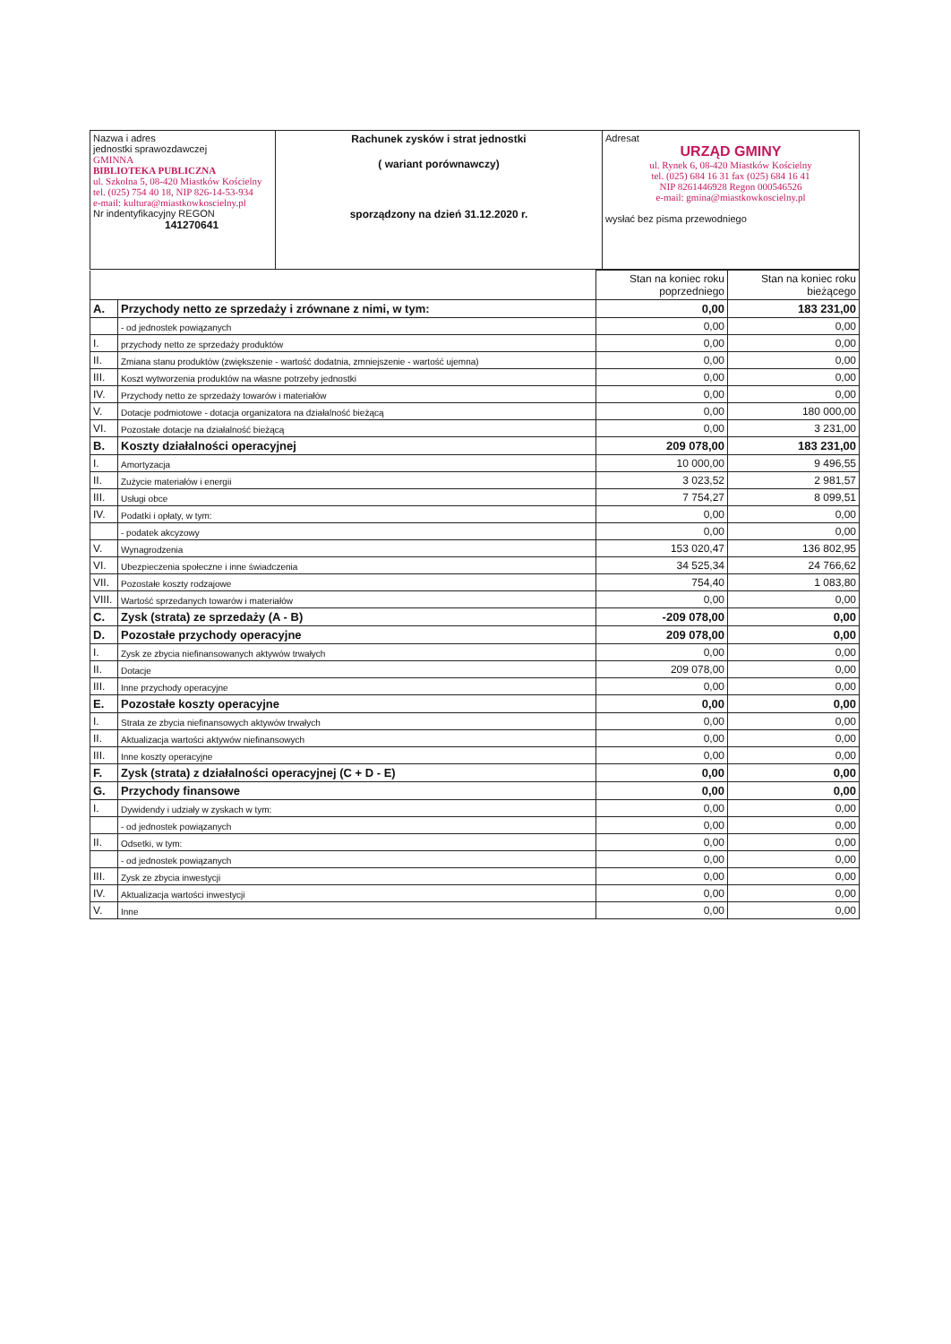| Nazwa i adres jednostki sprawozdawczej GMINNA BIBLIOTEKA PUBLICZNA ul. Szkolna 5, 08-420 Miastków Kościelny tel. (025) 754 40 18, NIP 826-14-53-934 e-mail: kultura@miastkowkoscielny.pl Nr indentyfikacyjny REGON 141270641 | Rachunek zysków i strat jednostki ( wariant porównawczy) sporządzony na dzień 31.12.2020 r. | Adresat URZĄD GMINY ul. Rynek 6, 08-420 Miastków Kościelny tel. (025) 684 16 31 fax (025) 684 16 41 NIP 8261446928 Regon 000546526 e-mail: gmina@miastkowkoscielny.pl wysłać bez pisma przewodniego |
| | | Stan na koniec roku poprzedniego | Stan na koniec roku bieżącego |
| A. | Przychody netto ze sprzedaży i zrównane z nimi, w tym: | 0,00 | 183 231,00 |
| | - od jednostek powiązanych | 0,00 | 0,00 |
| I. | przychody netto ze sprzedaży produktów | 0,00 | 0,00 |
| II. | Zmiana stanu produktów (zwiększenie - wartość dodatnia, zmniejszenie - wartość ujemna) | 0,00 | 0,00 |
| III. | Koszt wytworzenia produktów na własne potrzeby jednostki | 0,00 | 0,00 |
| IV. | Przychody netto ze sprzedaży towarów i materiałów | 0,00 | 0,00 |
| V. | Dotacje podmiotowe - dotacja organizatora na działalność bieżącą | 0,00 | 180 000,00 |
| VI. | Pozostałe dotacje na działalność bieżącą | 0,00 | 3 231,00 |
| B. | Koszty działalności operacyjnej | 209 078,00 | 183 231,00 |
| I. | Amortyzacja | 10 000,00 | 9 496,55 |
| II. | Zużycie materiałów i energii | 3 023,52 | 2 981,57 |
| III. | Usługi obce | 7 754,27 | 8 099,51 |
| IV. | Podatki i opłaty, w tym: | 0,00 | 0,00 |
| | - podatek akcyzowy | 0,00 | 0,00 |
| V. | Wynagrodzenia | 153 020,47 | 136 802,95 |
| VI. | Ubezpieczenia społeczne i inne świadczenia | 34 525,34 | 24 766,62 |
| VII. | Pozostałe koszty rodzajowe | 754,40 | 1 083,80 |
| VIII. | Wartość sprzedanych towarów i materiałów | 0,00 | 0,00 |
| C. | Zysk (strata) ze sprzedaży (A - B) | -209 078,00 | 0,00 |
| D. | Pozostałe przychody operacyjne | 209 078,00 | 0,00 |
| I. | Zysk ze zbycia niefinansowanych aktywów trwałych | 0,00 | 0,00 |
| II. | Dotacje | 209 078,00 | 0,00 |
| III. | Inne przychody operacyjne | 0,00 | 0,00 |
| E. | Pozostałe koszty operacyjne | 0,00 | 0,00 |
| I. | Strata ze zbycia niefinansowych aktywów trwałych | 0,00 | 0,00 |
| II. | Aktualizacja wartości aktywów niefinansowych | 0,00 | 0,00 |
| III. | Inne koszty operacyjne | 0,00 | 0,00 |
| F. | Zysk (strata) z działalności operacyjnej (C + D - E) | 0,00 | 0,00 |
| G. | Przychody finansowe | 0,00 | 0,00 |
| I. | Dywidendy i udziały w zyskach w tym: | 0,00 | 0,00 |
| | - od jednostek powiązanych | 0,00 | 0,00 |
| II. | Odsetki, w tym: | 0,00 | 0,00 |
| | - od jednostek powiązanych | 0,00 | 0,00 |
| III. | Zysk ze zbycia inwestycji | 0,00 | 0,00 |
| IV. | Aktualizacja wartości inwestycji | 0,00 | 0,00 |
| V. | Inne | 0,00 | 0,00 |